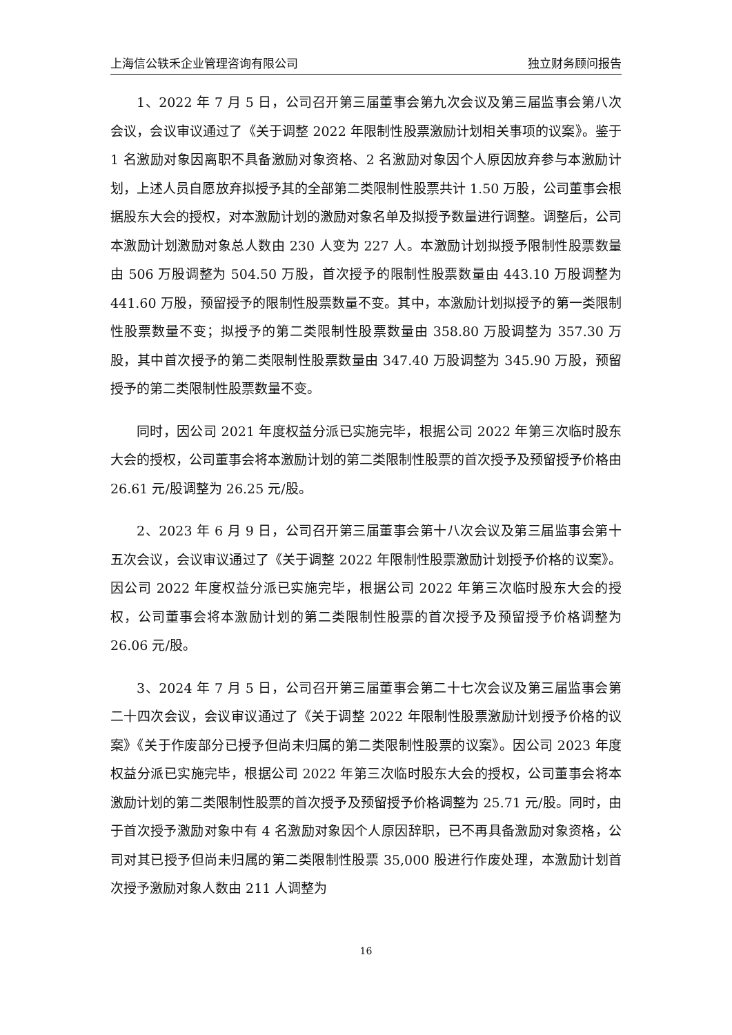上海信公轶禾企业管理咨询有限公司 独立财务顾问报告
1、2022 年 7 月 5 日，公司召开第三届董事会第九次会议及第三届监事会第八次会议，会议审议通过了《关于调整 2022 年限制性股票激励计划相关事项的议案》。鉴于 1 名激励对象因离职不具备激励对象资格、2 名激励对象因个人原因放弃参与本激励计划，上述人员自愿放弃拟授予其的全部第二类限制性股票共计 1.50 万股，公司董事会根据股东大会的授权，对本激励计划的激励对象名单及拟授予数量进行调整。调整后，公司本激励计划激励对象总人数由 230 人变为 227 人。本激励计划拟授予限制性股票数量由 506 万股调整为 504.50 万股，首次授予的限制性股票数量由 443.10 万股调整为 441.60 万股，预留授予的限制性股票数量不变。其中，本激励计划拟授予的第一类限制性股票数量不变；拟授予的第二类限制性股票数量由 358.80 万股调整为 357.30 万股，其中首次授予的第二类限制性股票数量由 347.40 万股调整为 345.90 万股，预留授予的第二类限制性股票数量不变。
同时，因公司 2021 年度权益分派已实施完毕，根据公司 2022 年第三次临时股东大会的授权，公司董事会将本激励计划的第二类限制性股票的首次授予及预留授予价格由 26.61 元/股调整为 26.25 元/股。
2、2023 年 6 月 9 日，公司召开第三届董事会第十八次会议及第三届监事会第十五次会议，会议审议通过了《关于调整 2022 年限制性股票激励计划授予价格的议案》。因公司 2022 年度权益分派已实施完毕，根据公司 2022 年第三次临时股东大会的授权，公司董事会将本激励计划的第二类限制性股票的首次授予及预留授予价格调整为 26.06 元/股。
3、2024 年 7 月 5 日，公司召开第三届董事会第二十七次会议及第三届监事会第二十四次会议，会议审议通过了《关于调整 2022 年限制性股票激励计划授予价格的议案》《关于作废部分已授予但尚未归属的第二类限制性股票的议案》。因公司 2023 年度权益分派已实施完毕，根据公司 2022 年第三次临时股东大会的授权，公司董事会将本激励计划的第二类限制性股票的首次授予及预留授予价格调整为 25.71 元/股。同时，由于首次授予激励对象中有 4 名激励对象因个人原因辞职，已不再具备激励对象资格，公司对其已授予但尚未归属的第二类限制性股票 35,000 股进行作废处理，本激励计划首次授予激励对象人数由 211 人调整为
16